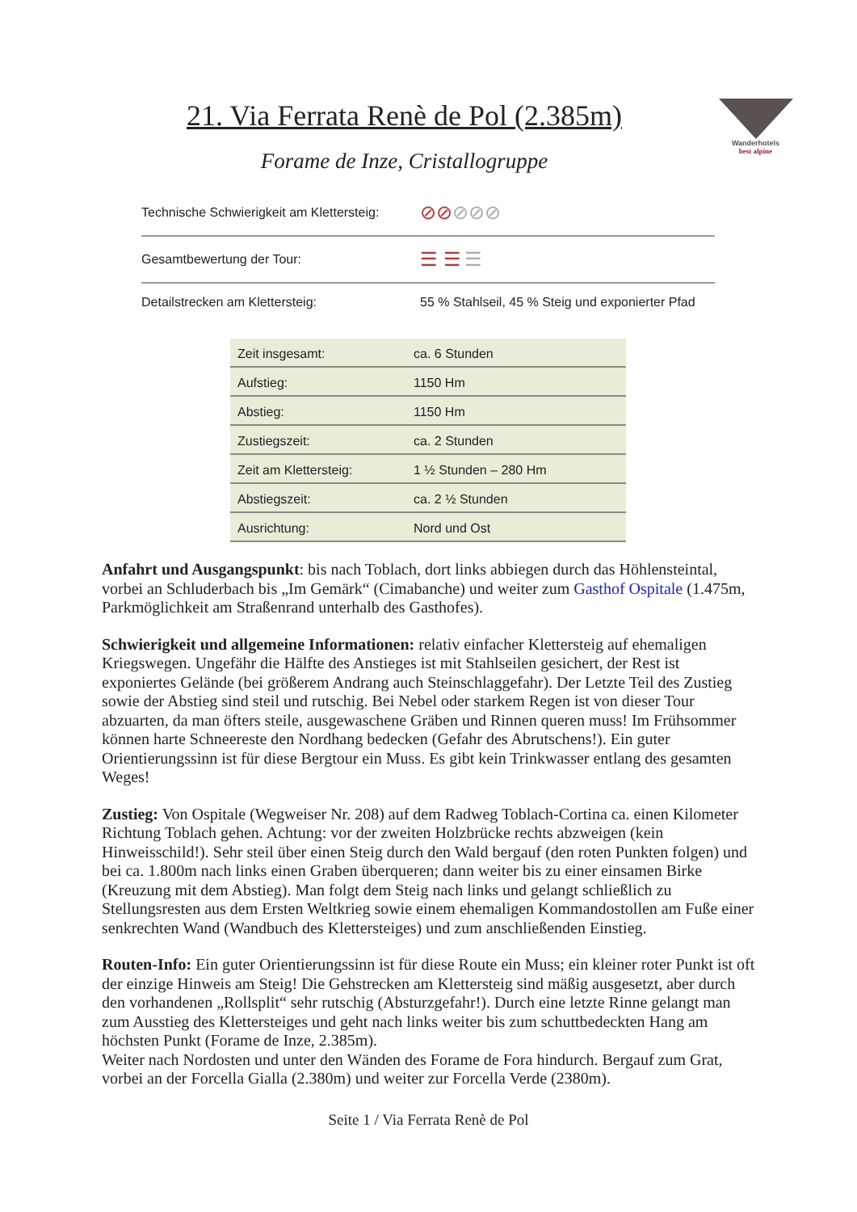Wanderhotels
best alpine
21. Via Ferrata Renè de Pol (2.385m)
Forame de Inze, Cristallogruppe
| Technische Schwierigkeit am Klettersteig: | ⊘⊘ ⊘⊘⊘ |
| Gesamtbewertung der Tour: | ☰ ☰ ☰ |
| Detailstrecken am Klettersteig: | 55 % Stahlseil, 45 % Steig und exponierter Pfad |
| Zeit insgesamt: | ca. 6 Stunden |
| Aufstieg: | 1150 Hm |
| Abstieg: | 1150 Hm |
| Zustiegszeit: | ca. 2 Stunden |
| Zeit am Klettersteig: | 1 ½ Stunden – 280 Hm |
| Abstiegszeit: | ca. 2 ½ Stunden |
| Ausrichtung: | Nord und Ost |
Anfahrt und Ausgangspunkt: bis nach Toblach, dort links abbiegen durch das Höhlensteintal, vorbei an Schluderbach bis „Im Gemärk“ (Cimabanche) und weiter zum Gasthof Ospitale (1.475m, Parkmöglichkeit am Straßenrand unterhalb des Gasthofes).
Schwierigkeit und allgemeine Informationen: relativ einfacher Klettersteig auf ehemaligen Kriegswegen. Ungefähr die Hälfte des Anstieges ist mit Stahlseilen gesichert, der Rest ist exponiertes Gelände (bei größerem Andrang auch Steinschlaggefahr). Der Letzte Teil des Zustieg sowie der Abstieg sind steil und rutschig. Bei Nebel oder starkem Regen ist von dieser Tour abzuarten, da man öfters steile, ausgewaschene Gräben und Rinnen queren muss! Im Frühsommer können harte Schneereste den Nordhang bedecken (Gefahr des Abrutschens!). Ein guter Orientierungssinn ist für diese Bergtour ein Muss. Es gibt kein Trinkwasser entlang des gesamten Weges!
Zustieg: Von Ospitale (Wegweiser Nr. 208) auf dem Radweg Toblach-Cortina ca. einen Kilometer Richtung Toblach gehen. Achtung: vor der zweiten Holzbrücke rechts abzweigen (kein Hinweisschild!). Sehr steil über einen Steig durch den Wald bergauf (den roten Punkten folgen) und bei ca. 1.800m nach links einen Graben überqueren; dann weiter bis zu einer einsamen Birke (Kreuzung mit dem Abstieg). Man folgt dem Steig nach links und gelangt schließlich zu Stellungsresten aus dem Ersten Weltkrieg sowie einem ehemaligen Kommandostollen am Fuße einer senkrechten Wand (Wandbuch des Klettersteiges) und zum anschließenden Einstieg.
Routen-Info: Ein guter Orientierungssinn ist für diese Route ein Muss; ein kleiner roter Punkt ist oft der einzige Hinweis am Steig! Die Gehstrecken am Klettersteig sind mäßig ausgesetzt, aber durch den vorhandenen „Rollsplit“ sehr rutschig (Absturzgefahr!). Durch eine letzte Rinne gelangt man zum Ausstieg des Klettersteiges und geht nach links weiter bis zum schuttbedeckten Hang am höchsten Punkt (Forame de Inze, 2.385m).
Weiter nach Nordosten und unter den Wänden des Forame de Fora hindurch. Bergauf zum Grat, vorbei an der Forcella Gialla (2.380m) und weiter zur Forcella Verde (2380m).
Seite 1 / Via Ferrata Renè de Pol